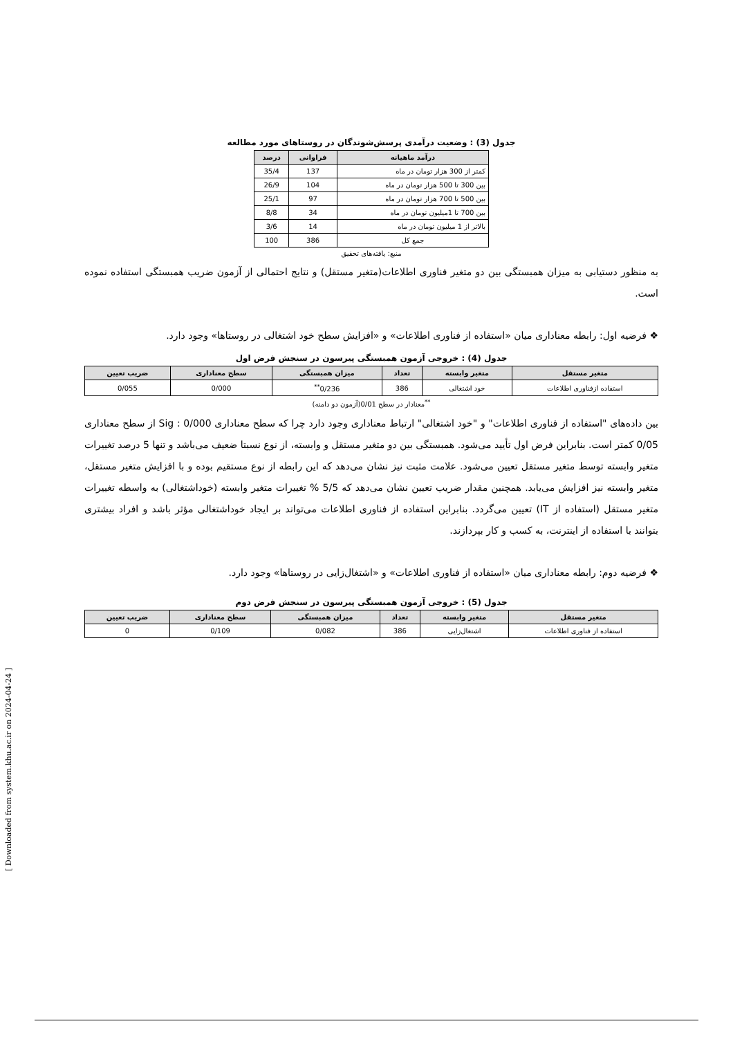جدول (3) : وضعیت درآمدی پرسش‌شوندگان در روستاهای مورد مطالعه
| درآمد ماهیانه | فراوانی | درصد |
| --- | --- | --- |
| کمتر از 300 هزار تومان در ماه | 137 | 35/4 |
| بین 300 تا 500 هزار تومان در ماه | 104 | 26/9 |
| بین 500 تا 700 هزار تومان در ماه | 97 | 25/1 |
| بین 700 تا 1میلیون تومان در ماه | 34 | 8/8 |
| بالاتر از 1 میلیون تومان در ماه | 14 | 3/6 |
| جمع کل | 386 | 100 |
منبع: یافته‌های تحقیق
به منظور دستیابی به میزان همبستگی بین دو متغیر فناوری اطلاعات(متغیر مستقل) و نتایج احتمالی از آزمون ضریب همبستگی استفاده نموده است.
❖ فرضیه اول: رابطه معناداری میان «استفاده از فناوری اطلاعات» و «افزایش سطح خود اشتغالی در روستاها» وجود دارد.
جدول (4) : خروجی آزمون همبستگی پیرسون در سنجش فرض اول
| متغیر مستقل | متغیر وابسته | تعداد | میزان همبستگی | سطح معناداری | ضریب تعیین |
| --- | --- | --- | --- | --- | --- |
| استفاده ازفناوری اطلاعات | خود اشتغالی | 386 | 0/236<sup>**</sup> | 0/000 | 0/055 |
<sup>**</sup> معنادار در سطح 0/01(آزمون دو دامنه)
بین داده‌های "استفاده از فناوری اطلاعات" و "خود اشتغالی" ارتباط معناداری وجود دارد چرا که سطح معناداری Sig : 0/000 از سطح معناداری 0/05 کمتر است. بنابراین فرض اول تأیید می‌شود. همبستگی بین دو متغیر مستقل و وابسته، از نوع نسبتا ضعیف می‌باشد و تنها 5 درصد تغییرات متغیر وابسته توسط متغیر مستقل تعیین می‌شود. علامت مثبت نیز نشان می‌دهد که این رابطه از نوع مستقیم بوده و با افزایش متغیر مستقل، متغیر وابسته نیز افزایش می‌یابد. همچنین مقدار ضریب تعیین نشان می‌دهد که 5/5 % تغییرات متغیر وابسته (خوداشتغالی) به واسطه تغییرات متغیر مستقل (استفاده از IT) تعیین می‌گردد. بنابراین استفاده از فناوری اطلاعات می‌تواند بر ایجاد خوداشتغالی مؤثر باشد و افراد بیشتری بتوانند با استفاده از اینترنت، به کسب و کار بپردازند.
❖ فرضیه دوم: رابطه معناداری میان «استفاده از فناوری اطلاعات» و «اشتغال‌زایی در روستاها» وجود دارد.
جدول (5) : خروجی آزمون همبستگی پیرسون در سنجش فرض دوم
| متغیر مستقل | متغیر وابسته | تعداد | میزان همبستگی | سطح معناداری | ضریب تعیین |
| --- | --- | --- | --- | --- | --- |
| استفاده از فناوری اطلاعات | اشتغال‌زایی | 386 | 0/082 | 0/109 | 0 |
[ Downloaded from system.khu.ac.ir on 2024-04-24 ]